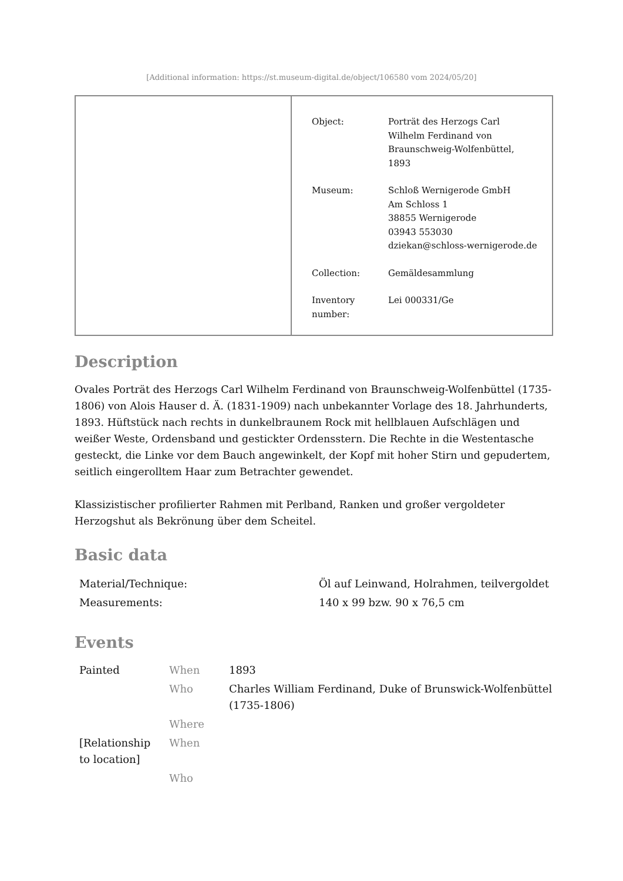[Additional information: https://st.museum-digital.de/object/106580 vom 2024/05/20]
| Object: | Porträt des Herzogs Carl Wilhelm Ferdinand von Braunschweig-Wolfenbüttel, 1893 |
| Museum: | Schloß Wernigerode GmbH Am Schloss 1 38855 Wernigerode 03943 553030 dziekan@schloss-wernigerode.de |
| Collection: | Gemäldesammlung |
| Inventory number: | Lei 000331/Ge |
Description
Ovales Porträt des Herzogs Carl Wilhelm Ferdinand von Braunschweig-Wolfenbüttel (1735-1806) von Alois Hauser d. Ä. (1831-1909) nach unbekannter Vorlage des 18. Jahrhunderts, 1893. Hüftstück nach rechts in dunkelbraunem Rock mit hellblauen Aufschlägen und weißer Weste, Ordensband und gestickter Ordensstern. Die Rechte in die Westentasche gesteckt, die Linke vor dem Bauch angewinkelt, der Kopf mit hoher Stirn und gepudertem, seitlich eingerolltem Haar zum Betrachter gewendet.
Klassizistischer profilierter Rahmen mit Perlband, Ranken und großer vergoldeter Herzogshut als Bekrönung über dem Scheitel.
Basic data
| Material/Technique: | Öl auf Leinwand, Holrahmen, teilvergoldet |
| Measurements: | 140 x 99 bzw. 90 x 76,5 cm |
Events
| Painted | When | 1893 |
| | Who | Charles William Ferdinand, Duke of Brunswick-Wolfenbüttel (1735-1806) |
| | Where | |
| [Relationship to location] | When | |
| | Who | |